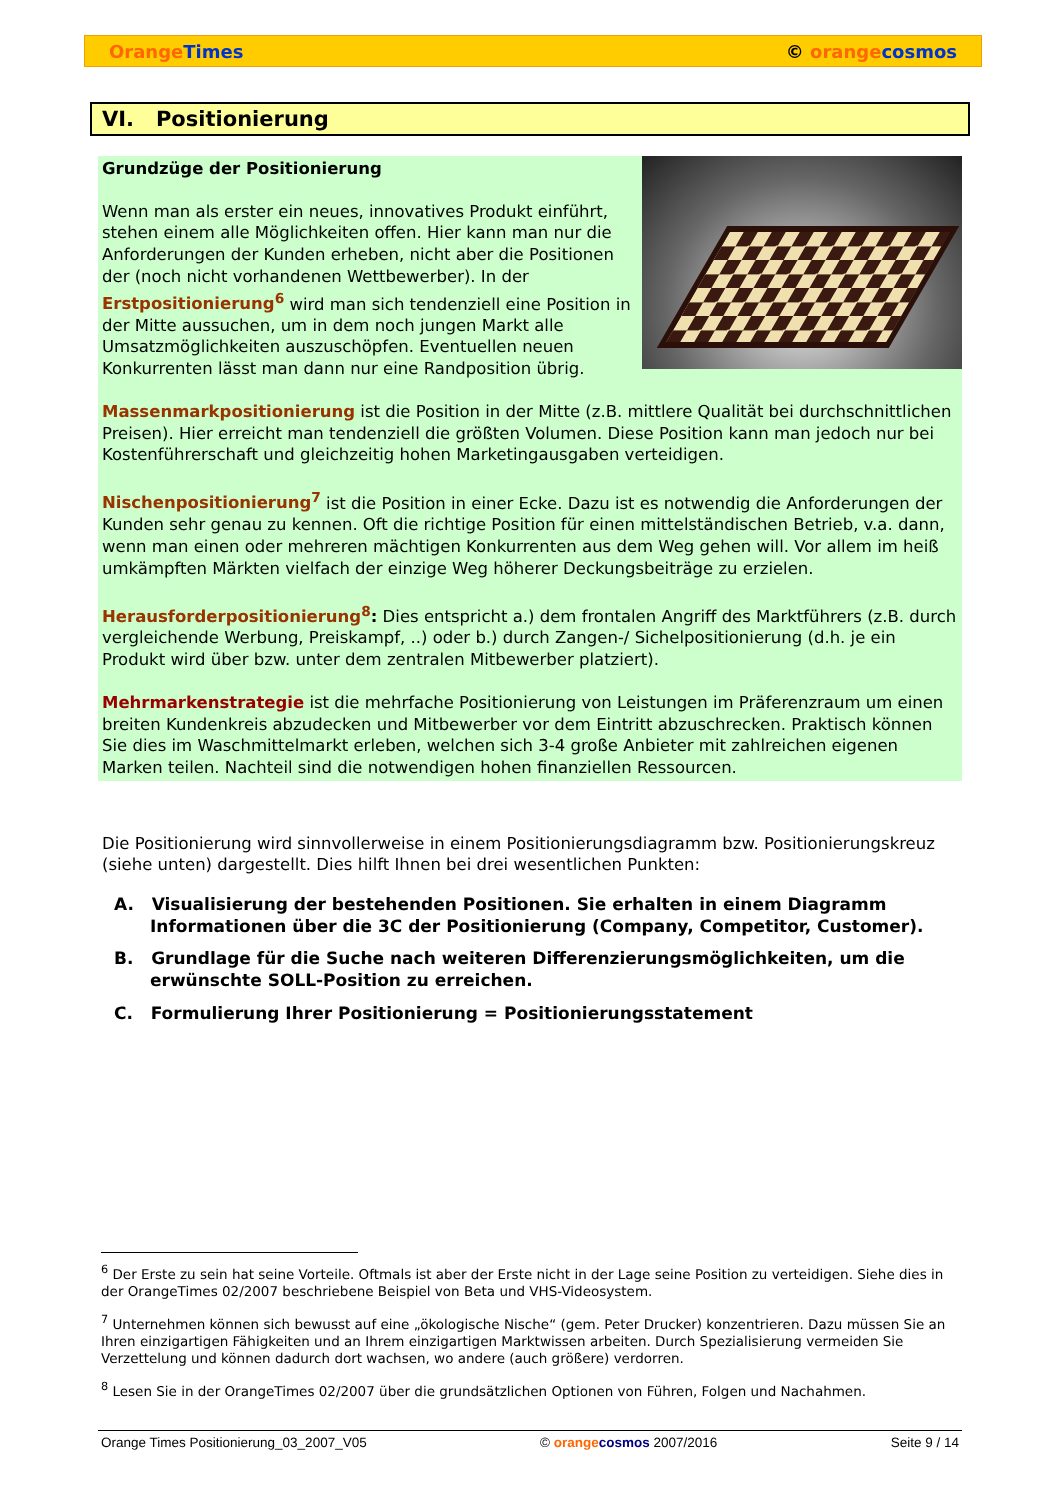Orange Times © orange cosmos
VI. Positionierung
Grundzüge der Positionierung
Wenn man als erster ein neues, innovatives Produkt einführt, stehen einem alle Möglichkeiten offen. Hier kann man nur die Anforderungen der Kunden erheben, nicht aber die Positionen der (noch nicht vorhandenen Wettbewerber). In der Erstpositionierung<sup>6</sup> wird man sich tendenziell eine Position in der Mitte aussuchen, um in dem noch jungen Markt alle Umsatzmöglichkeiten auszuschöpfen. Eventuellen neuen Konkurrenten lässt man dann nur eine Randposition übrig.
Massenmarkpositionierung ist die Position in der Mitte (z.B. mittlere Qualität bei durchschnittlichen Preisen). Hier erreicht man tendenziell die größten Volumen. Diese Position kann man jedoch nur bei Kostenführerschaft und gleichzeitig hohen Marketingausgaben verteidigen.
Nischenpositionierung<sup>7</sup> ist die Position in einer Ecke. Dazu ist es notwendig die Anforderungen der Kunden sehr genau zu kennen. Oft die richtige Position für einen mittelständischen Betrieb, v.a. dann, wenn man einen oder mehreren mächtigen Konkurrenten aus dem Weg gehen will. Vor allem im heiß umkämpften Märkten vielfach der einzige Weg höherer Deckungsbeiträge zu erzielen.
Herausforderpositionierung<sup>8</sup>: Dies entspricht a.) dem frontalen Angriff des Marktführers (z.B. durch vergleichende Werbung, Preiskampf, ..) oder b.) durch Zangen-/ Sichelpositionierung (d.h. je ein Produkt wird über bzw. unter dem zentralen Mitbewerber platziert).
Mehrmarkenstrategie ist die mehrfache Positionierung von Leistungen im Präferenzraum um einen breiten Kundenkreis abzudecken und Mitbewerber vor dem Eintritt abzuschrecken. Praktisch können Sie dies im Waschmittelmarkt erleben, welchen sich 3-4 große Anbieter mit zahlreichen eigenen Marken teilen. Nachteil sind die notwendigen hohen finanziellen Ressourcen.
Die Positionierung wird sinnvollerweise in einem Positionierungsdiagramm bzw. Positionierungskreuz (siehe unten) dargestellt. Dies hilft Ihnen bei drei wesentlichen Punkten:
A. Visualisierung der bestehenden Positionen. Sie erhalten in einem Diagramm Informationen über die 3C der Positionierung (Company, Competitor, Customer).
B. Grundlage für die Suche nach weiteren Differenzierungsmöglichkeiten, um die erwünschte SOLL-Position zu erreichen.
C. Formulierung Ihrer Positionierung = Positionierungsstatement
<sup>6</sup> Der Erste zu sein hat seine Vorteile. Oftmals ist aber der Erste nicht in der Lage seine Position zu verteidigen. Siehe dies in der OrangeTimes 02/2007 beschriebene Beispiel von Beta und VHS-Videosystem.
<sup>7</sup> Unternehmen können sich bewusst auf eine „ökologische Nische“ (gem. Peter Drucker) konzentrieren. Dazu müssen Sie an Ihren einzigartigen Fähigkeiten und an Ihrem einzigartigen Marktwissen arbeiten. Durch Spezialisierung vermeiden Sie Verzettelung und können dadurch dort wachsen, wo andere (auch größere) verdorren.
<sup>8</sup> Lesen Sie in der OrangeTimes 02/2007 über die grundsätzlichen Optionen von Führen, Folgen und Nachahmen.
Orange Times Positionierung_03_2007_V05 © orange cosmos 2007/2016 Seite 9 / 14